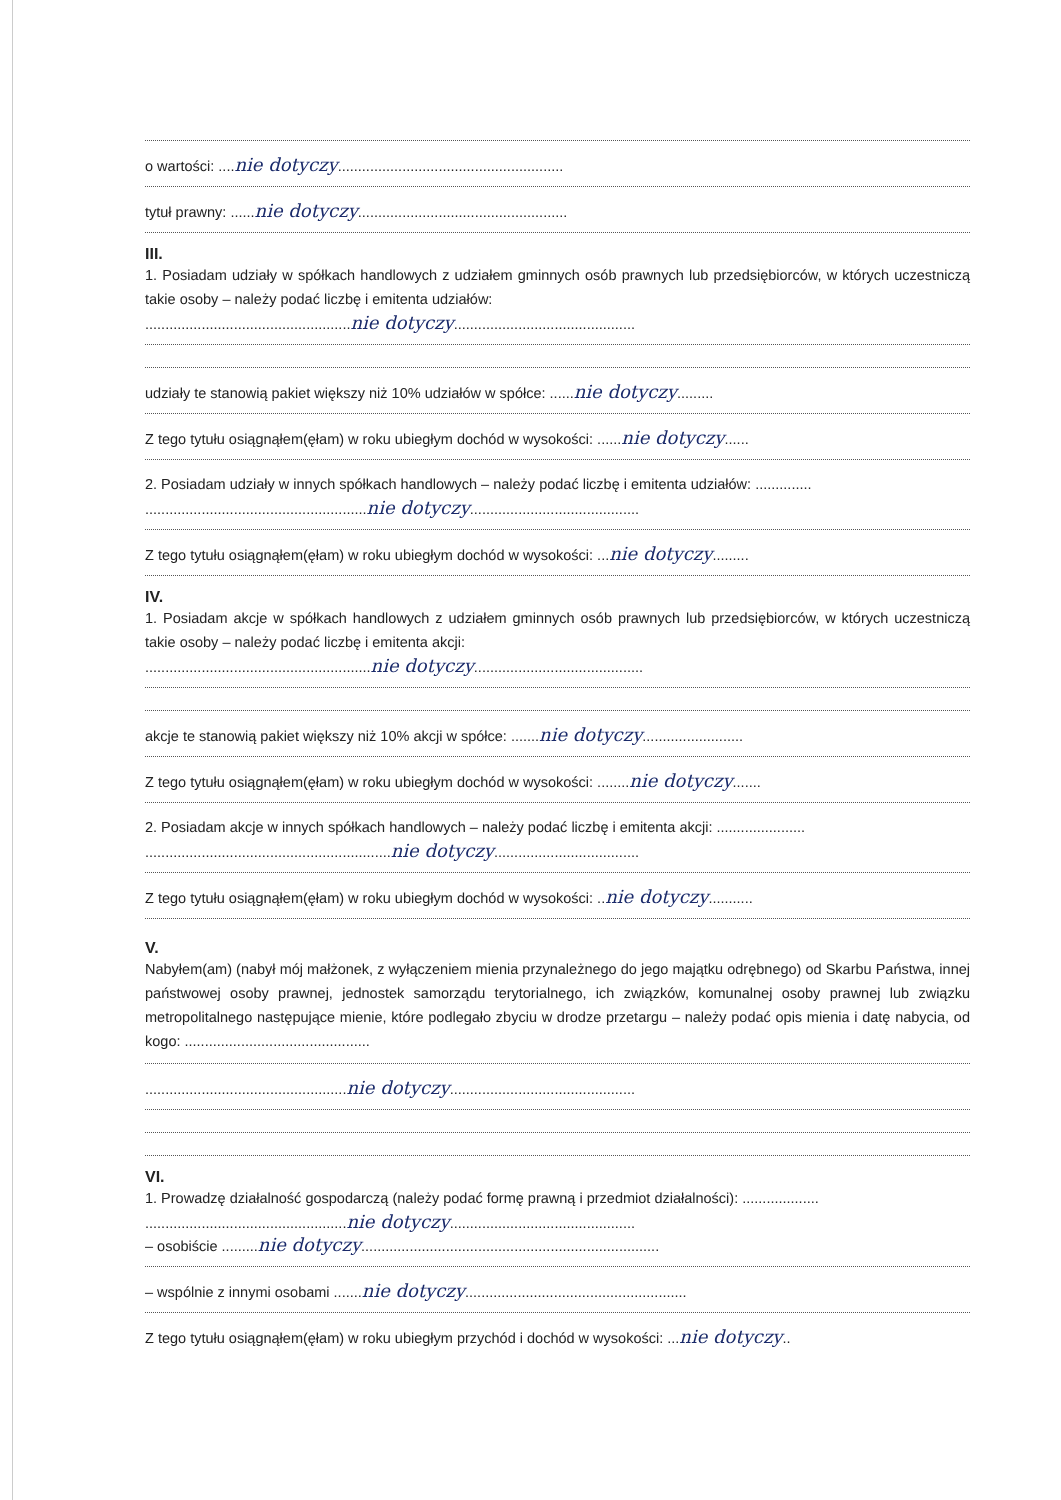o wartości: ....nie dotyczy........................................................
tytuł prawny: ......nie dotyczy....................................................
III.
1. Posiadam udziały w spółkach handlowych z udziałem gminnych osób prawnych lub przedsiębiorców, w których uczestniczą takie osoby – należy podać liczbę i emitenta udziałów:
...................................................nie dotyczy.............................................
udziały te stanowią pakiet większy niż 10% udziałów w spółce: ......nie dotyczy.........
Z tego tytułu osiągnąłem(ęłam) w roku ubiegłym dochód w wysokości: ......nie dotyczy......
2. Posiadam udziały w innych spółkach handlowych – należy podać liczbę i emitenta udziałów: ..............
.......................................................nie dotyczy..........................................
Z tego tytułu osiągnąłem(ęłam) w roku ubiegłym dochód w wysokości: ...nie dotyczy.........
IV.
1. Posiadam akcje w spółkach handlowych z udziałem gminnych osób prawnych lub przedsiębiorców, w których uczestniczą takie osoby – należy podać liczbę i emitenta akcji:
........................................................nie dotyczy..........................................
akcje te stanowią pakiet większy niż 10% akcji w spółce: .......nie dotyczy.........................
Z tego tytułu osiągnąłem(ęłam) w roku ubiegłym dochód w wysokości: ........nie dotyczy.......
2. Posiadam akcje w innych spółkach handlowych – należy podać liczbę i emitenta akcji: ......................
.............................................................nie dotyczy....................................
Z tego tytułu osiągnąłem(ęłam) w roku ubiegłym dochód w wysokości: ..nie dotyczy...........
V.
Nabyłem(am) (nabył mój małżonek, z wyłączeniem mienia przynależnego do jego majątku odrębnego) od Skarbu Państwa, innej państwowej osoby prawnej, jednostek samorządu terytorialnego, ich związków, komunalnej osoby prawnej lub związku metropolitalnego następujące mienie, które podlegało zbyciu w drodze przetargu – należy podać opis mienia i datę nabycia, od kogo: ..............................................
..................................................nie dotyczy..............................................
VI.
1. Prowadzę działalność gospodarczą (należy podać formę prawną i przedmiot działalności): ...................
..................................................nie dotyczy..............................................
– osobiście .........nie dotyczy..........................................................................
– wspólnie z innymi osobami .......nie dotyczy.......................................................
Z tego tytułu osiągnąłem(ęłam) w roku ubiegłym przychód i dochód w wysokości: ...nie dotyczy..